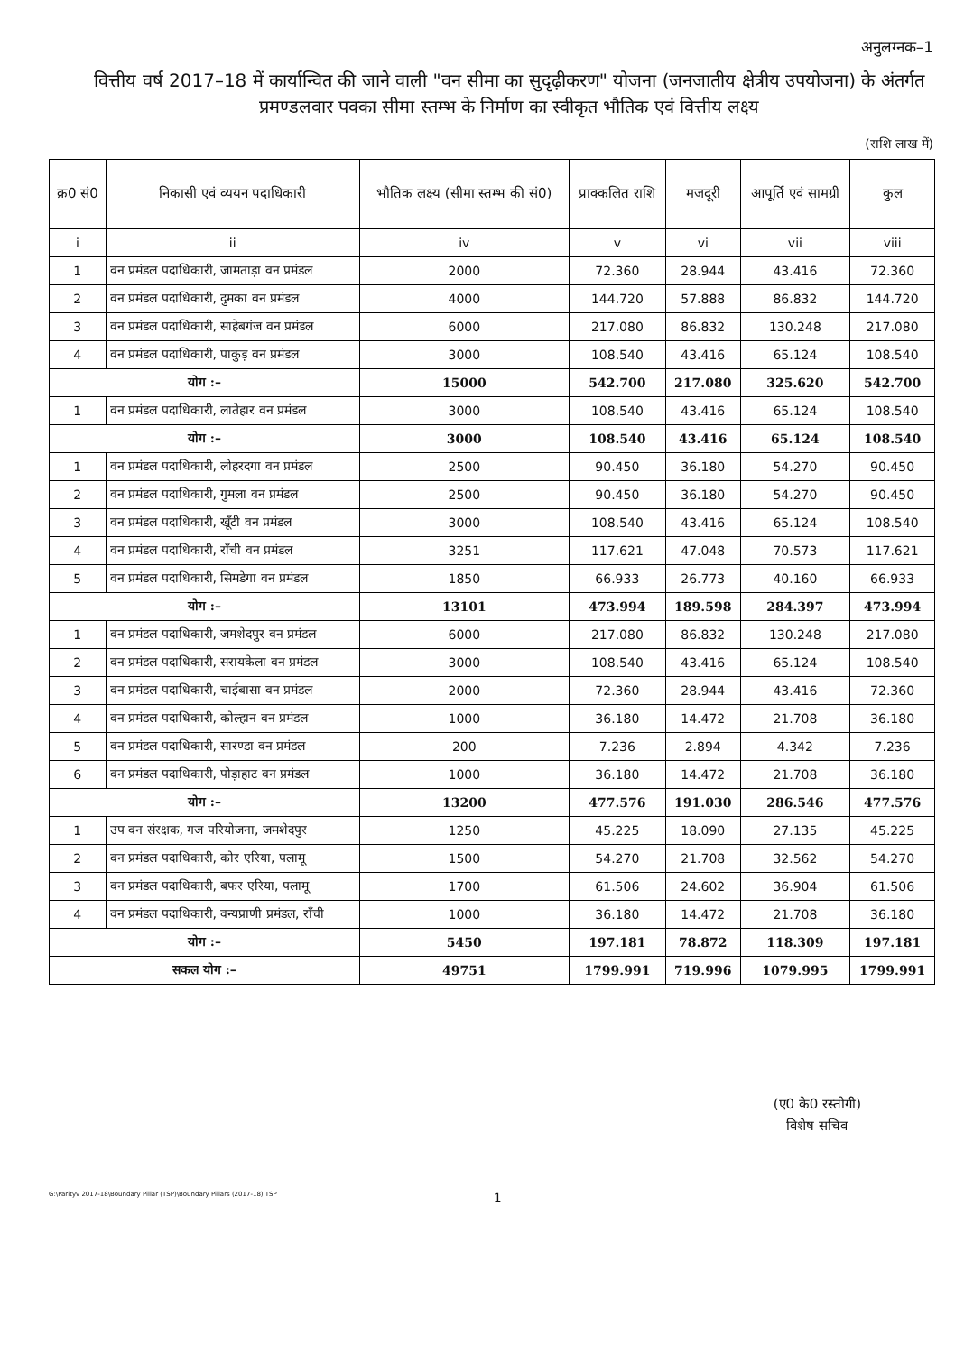अनुलग्नक–1
वित्तीय वर्ष 2017–18 में कार्यान्वित की जाने वाली "वन सीमा का सुदृढ़ीकरण" योजना (जनजातीय क्षेत्रीय उपयोजना) के अंतर्गत प्रमण्डलवार पक्का सीमा स्तम्भ के निर्माण का स्वीकृत भौतिक एवं वित्तीय लक्ष्य
(राशि लाख में)
| क्र0 सं0 | निकासी एवं व्ययन पदाधिकारी | भौतिक लक्ष्य (सीमा स्तम्भ की सं0) | प्राक्कलित राशि | मजदूरी | आपूर्ति एवं सामग्री | कुल |
| --- | --- | --- | --- | --- | --- | --- |
| i | ii | iv | v | vi | vii | viii |
| 1 | वन प्रमंडल पदाधिकारी, जामताड़ा वन प्रमंडल | 2000 | 72.360 | 28.944 | 43.416 | 72.360 |
| 2 | वन प्रमंडल पदाधिकारी, दुमका वन प्रमंडल | 4000 | 144.720 | 57.888 | 86.832 | 144.720 |
| 3 | वन प्रमंडल पदाधिकारी, साहेबगंज वन प्रमंडल | 6000 | 217.080 | 86.832 | 130.248 | 217.080 |
| 4 | वन प्रमंडल पदाधिकारी, पाकुड़ वन प्रमंडल | 3000 | 108.540 | 43.416 | 65.124 | 108.540 |
| योग :– | | 15000 | 542.700 | 217.080 | 325.620 | 542.700 |
| 1 | वन प्रमंडल पदाधिकारी, लातेहार वन प्रमंडल | 3000 | 108.540 | 43.416 | 65.124 | 108.540 |
| योग :– | | 3000 | 108.540 | 43.416 | 65.124 | 108.540 |
| 1 | वन प्रमंडल पदाधिकारी, लोहरदगा वन प्रमंडल | 2500 | 90.450 | 36.180 | 54.270 | 90.450 |
| 2 | वन प्रमंडल पदाधिकारी, गुमला वन प्रमंडल | 2500 | 90.450 | 36.180 | 54.270 | 90.450 |
| 3 | वन प्रमंडल पदाधिकारी, खूँटी वन प्रमंडल | 3000 | 108.540 | 43.416 | 65.124 | 108.540 |
| 4 | वन प्रमंडल पदाधिकारी, राँची वन प्रमंडल | 3251 | 117.621 | 47.048 | 70.573 | 117.621 |
| 5 | वन प्रमंडल पदाधिकारी, सिमडेगा वन प्रमंडल | 1850 | 66.933 | 26.773 | 40.160 | 66.933 |
| योग :– | | 13101 | 473.994 | 189.598 | 284.397 | 473.994 |
| 1 | वन प्रमंडल पदाधिकारी, जमशेदपुर वन प्रमंडल | 6000 | 217.080 | 86.832 | 130.248 | 217.080 |
| 2 | वन प्रमंडल पदाधिकारी, सरायकेला वन प्रमंडल | 3000 | 108.540 | 43.416 | 65.124 | 108.540 |
| 3 | वन प्रमंडल पदाधिकारी, चाईबासा वन प्रमंडल | 2000 | 72.360 | 28.944 | 43.416 | 72.360 |
| 4 | वन प्रमंडल पदाधिकारी, कोल्हान वन प्रमंडल | 1000 | 36.180 | 14.472 | 21.708 | 36.180 |
| 5 | वन प्रमंडल पदाधिकारी, सारण्डा वन प्रमंडल | 200 | 7.236 | 2.894 | 4.342 | 7.236 |
| 6 | वन प्रमंडल पदाधिकारी, पोड़ाहाट वन प्रमंडल | 1000 | 36.180 | 14.472 | 21.708 | 36.180 |
| योग :– | | 13200 | 477.576 | 191.030 | 286.546 | 477.576 |
| 1 | उप वन संरक्षक, गज परियोजना, जमशेदपुर | 1250 | 45.225 | 18.090 | 27.135 | 45.225 |
| 2 | वन प्रमंडल पदाधिकारी, कोर एरिया, पलामू | 1500 | 54.270 | 21.708 | 32.562 | 54.270 |
| 3 | वन प्रमंडल पदाधिकारी, बफर एरिया, पलामू | 1700 | 61.506 | 24.602 | 36.904 | 61.506 |
| 4 | वन प्रमंडल पदाधिकारी, वन्यप्राणी प्रमंडल, राँची | 1000 | 36.180 | 14.472 | 21.708 | 36.180 |
| योग :– | | 5450 | 197.181 | 78.872 | 118.309 | 197.181 |
| सकल योग :– | | 49751 | 1799.991 | 719.996 | 1079.995 | 1799.991 |
(ए0 के0 रस्तोगी)
विशेष सचिव
G:\Parityv 2017-18\Boundary Pillar (TSP)\Boundary Pillars (2017-18) TSP 1